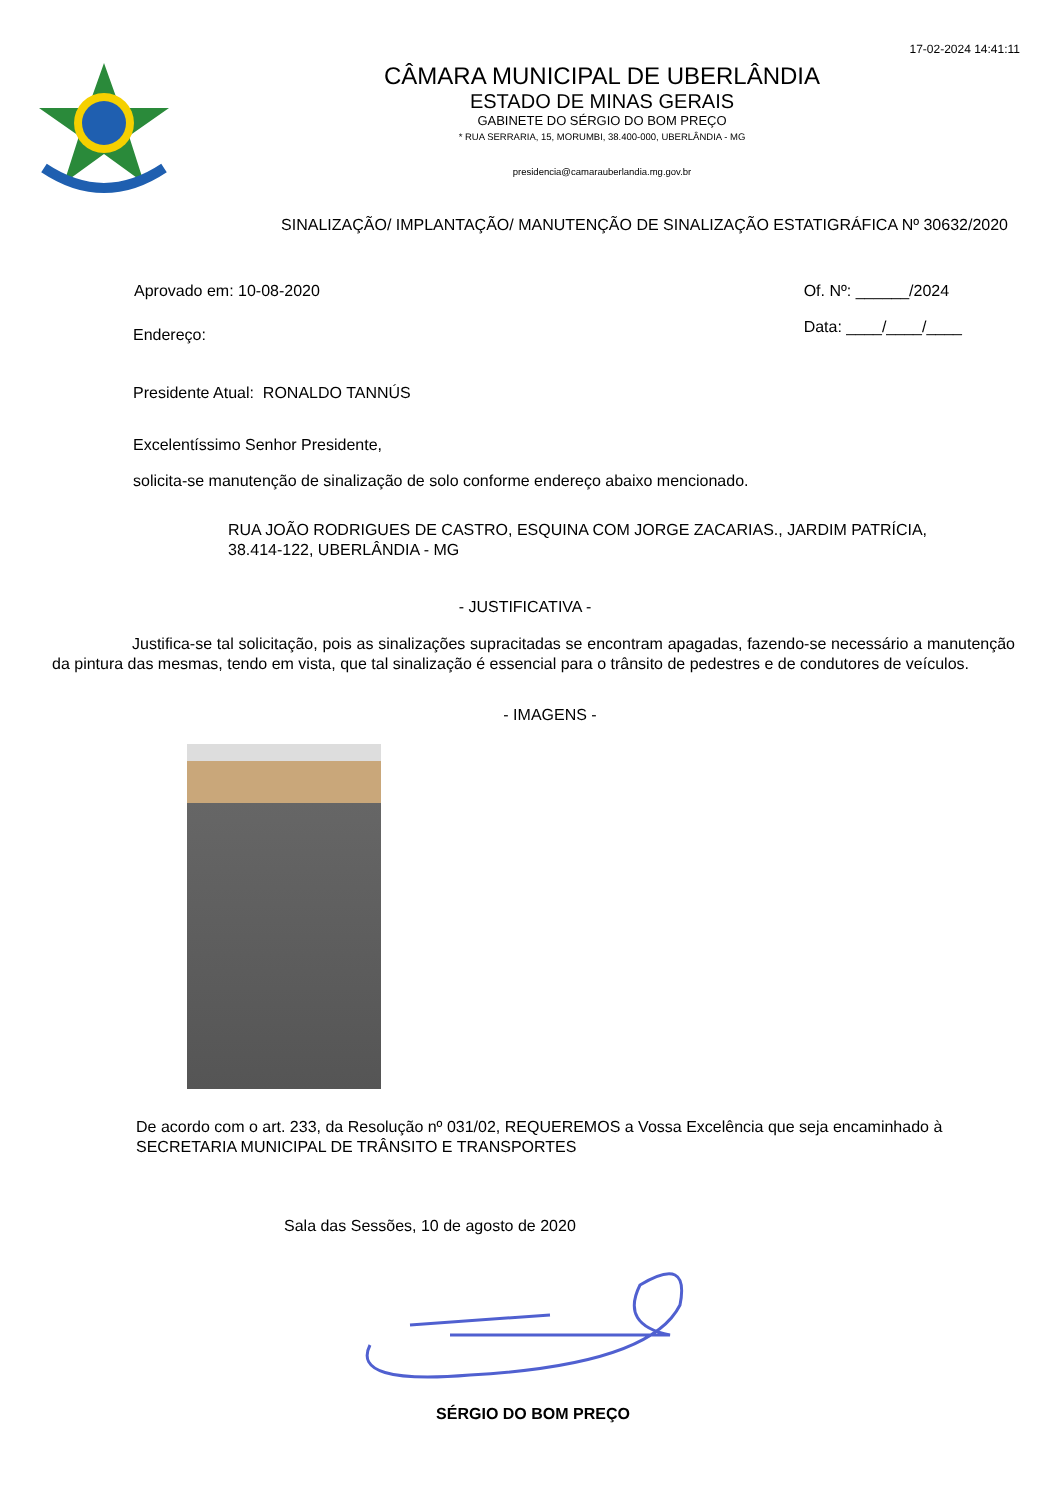17-02-2024 14:41:11
CÂMARA MUNICIPAL DE UBERLÂNDIA
ESTADO DE MINAS GERAIS
GABINETE DO SÉRGIO DO BOM PREÇO
* RUA SERRARIA, 15, MORUMBI, 38.400-000, UBERLÂNDIA - MG
presidencia@camarauberlandia.mg.gov.br
SINALIZAÇÃO/ IMPLANTAÇÃO/ MANUTENÇÃO DE SINALIZAÇÃO ESTATIGRÁFICA Nº 30632/2020
Aprovado em: 10-08-2020 Of. Nº: ______/2024
Data: ____/____/____
Endereço:
Presidente Atual: RONALDO TANNÚS
Excelentíssimo Senhor Presidente,
solicita-se manutenção de sinalização de solo conforme endereço abaixo mencionado.
RUA JOÃO RODRIGUES DE CASTRO, ESQUINA COM JORGE ZACARIAS., JARDIM PATRÍCIA, 38.414-122, UBERLÂNDIA - MG
- JUSTIFICATIVA -
Justifica-se tal solicitação, pois as sinalizações supracitadas se encontram apagadas, fazendo-se necessário a manutenção da pintura das mesmas, tendo em vista, que tal sinalização é essencial para o trânsito de pedestres e de condutores de veículos.
- IMAGENS -
De acordo com o art. 233, da Resolução nº 031/02, REQUEREMOS a Vossa Excelência que seja encaminhado à SECRETARIA MUNICIPAL DE TRÂNSITO E TRANSPORTES
Sala das Sessões, 10 de agosto de 2020
SÉRGIO DO BOM PREÇO